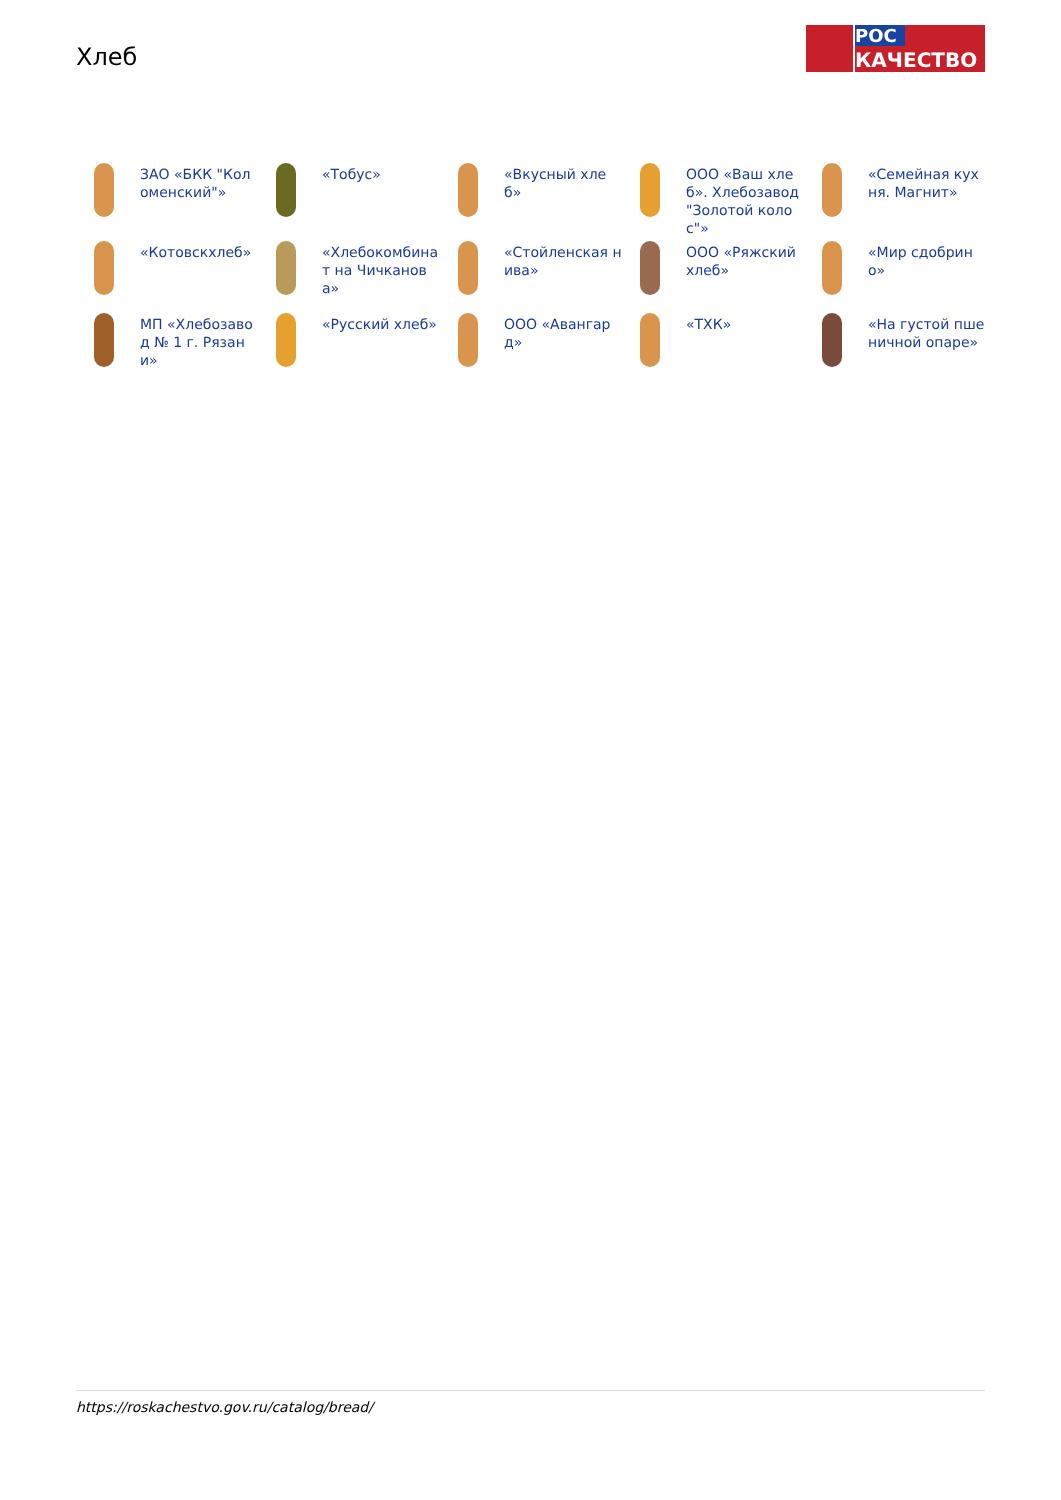Хлеб
РОС
КАЧЕСТВО
ЗАО «БКК "Коломенский"»
«Тобус»
«Вкусный хлеб»
ООО «Ваш хлеб». Хлебозавод "Золотой колос"»
«Семейная кухня. Магнит»
«Котовскхлеб»
«Хлебокомбинат на Чичканова»
«Стойленская нива»
ООО «Ряжский хлеб»
«Мир сдобрино»
МП «Хлебозавод № 1 г. Рязани»
«Русский хлеб»
ООО «Авангард»
«ТХК»
«На густой пшеничной опаре»
https://roskachestvo.gov.ru/catalog/bread/